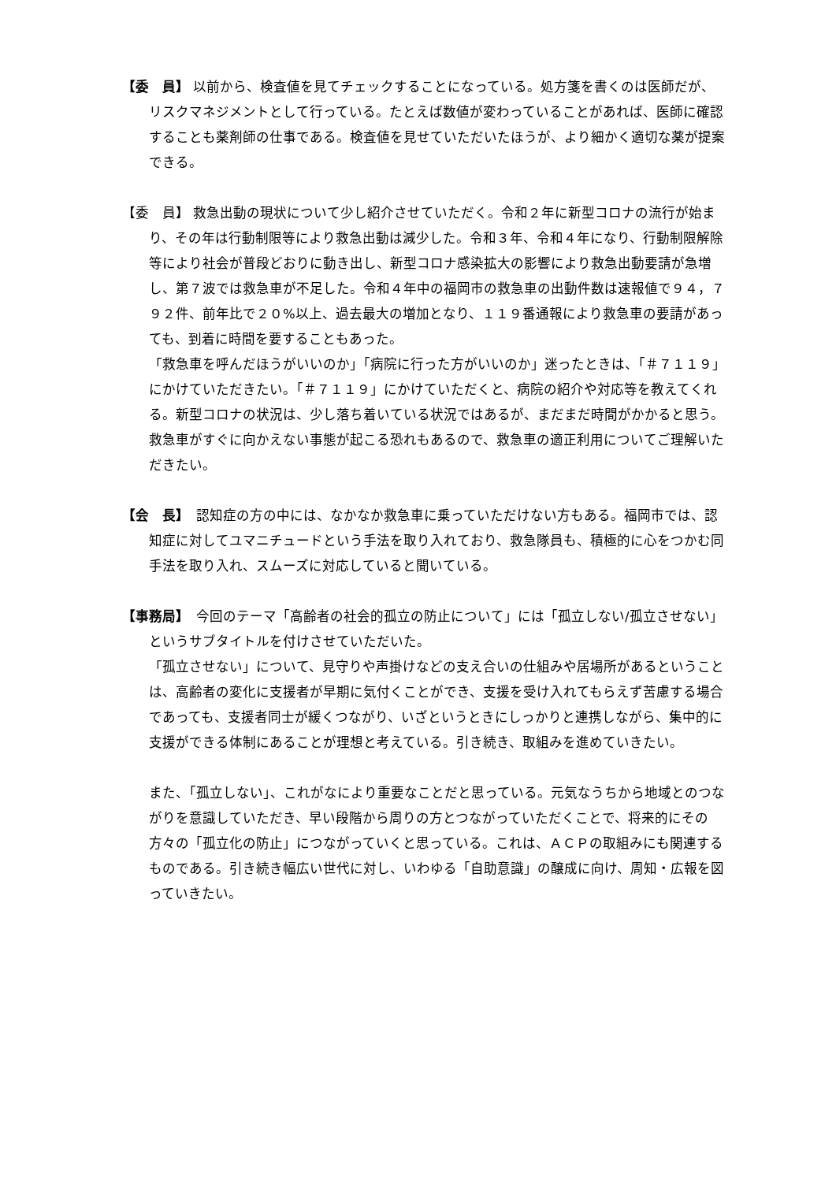【委　員】 以前から、検査値を見てチェックすることになっている。処方箋を書くのは医師だが、リスクマネジメントとして行っている。たとえば数値が変わっていることがあれば、医師に確認することも薬剤師の仕事である。検査値を見せていただいたほうが、より細かく適切な薬が提案できる。
【委　員】 救急出動の現状について少し紹介させていただく。令和２年に新型コロナの流行が始まり、その年は行動制限等により救急出動は減少した。令和３年、令和４年になり、行動制限解除等により社会が普段どおりに動き出し、新型コロナ感染拡大の影響により救急出動要請が急増し、第７波では救急車が不足した。令和４年中の福岡市の救急車の出動件数は速報値で９４，７９２件、前年比で２０%以上、過去最大の増加となり、１１９番通報により救急車の要請があっても、到着に時間を要することもあった。
「救急車を呼んだほうがいいのか」「病院に行った方がいいのか」迷ったときは、「＃７１１９」にかけていただきたい。「＃７１１９」にかけていただくと、病院の紹介や対応等を教えてくれる。新型コロナの状況は、少し落ち着いている状況ではあるが、まだまだ時間がかかると思う。救急車がすぐに向かえない事態が起こる恐れもあるので、救急車の適正利用についてご理解いただきたい。
【会　長】　認知症の方の中には、なかなか救急車に乗っていただけない方もある。福岡市では、認知症に対してユマニチュードという手法を取り入れており、救急隊員も、積極的に心をつかむ同手法を取り入れ、スムーズに対応していると聞いている。
【事務局】　今回のテーマ「高齢者の社会的孤立の防止について」には「孤立しない/孤立させない」というサブタイトルを付けさせていただいた。
「孤立させない」について、見守りや声掛けなどの支え合いの仕組みや居場所があるということは、高齢者の変化に支援者が早期に気付くことができ、支援を受け入れてもらえず苦慮する場合であっても、支援者同士が緩くつながり、いざというときにしっかりと連携しながら、集中的に支援ができる体制にあることが理想と考えている。引き続き、取組みを進めていきたい。
また、「孤立しない」、これがなにより重要なことだと思っている。元気なうちから地域とのつながりを意識していただき、早い段階から周りの方とつながっていただくことで、将来的にその方々の「孤立化の防止」につながっていくと思っている。これは、ＡＣＰの取組みにも関連するものである。引き続き幅広い世代に対し、いわゆる「自助意識」の醸成に向け、周知・広報を図っていきたい。